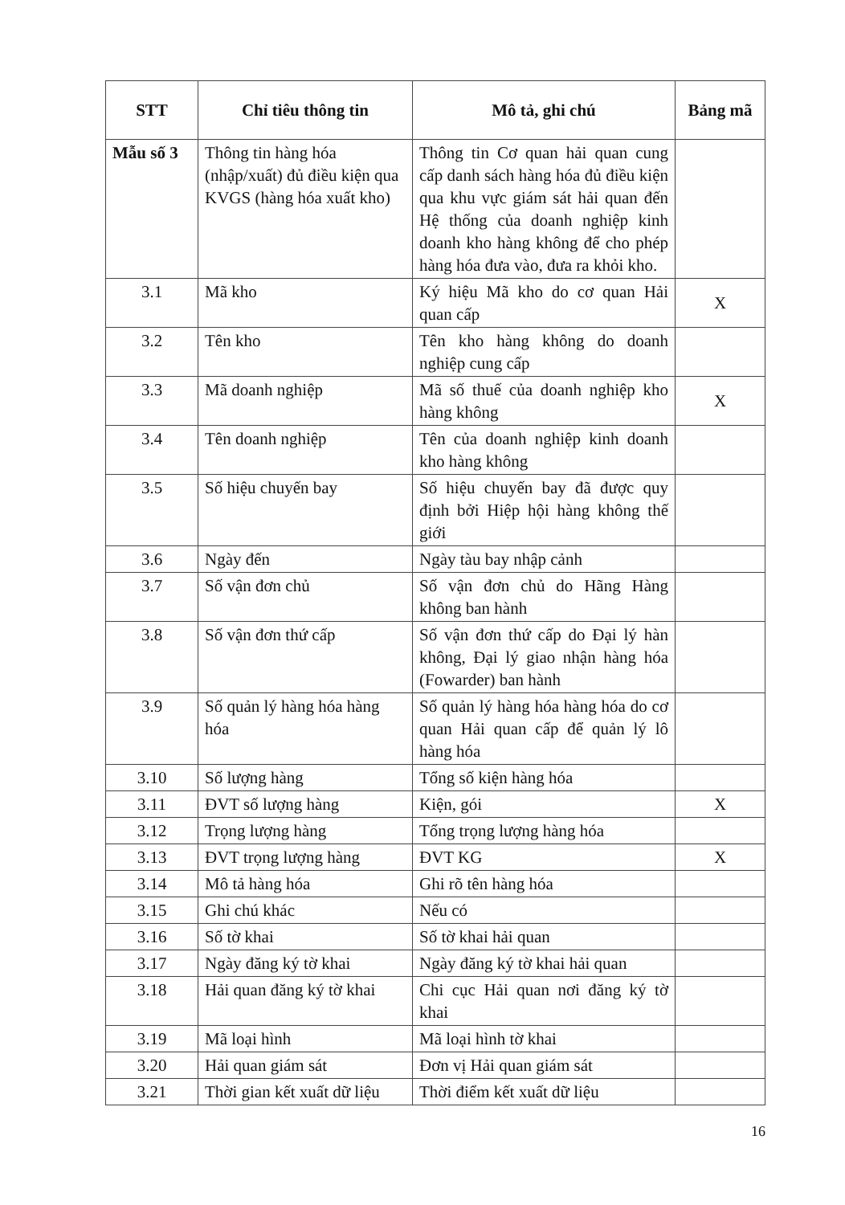| STT | Chỉ tiêu thông tin | Mô tả, ghi chú | Bảng mã |
| --- | --- | --- | --- |
| Mẫu số 3 | Thông tin hàng hóa (nhập/xuất) đủ điều kiện qua KVGS (hàng hóa xuất kho) | Thông tin Cơ quan hải quan cung cấp danh sách hàng hóa đủ điều kiện qua khu vực giám sát hải quan đến Hệ thống của doanh nghiệp kinh doanh kho hàng không để cho phép hàng hóa đưa vào, đưa ra khỏi kho. | |
| 3.1 | Mã kho | Ký hiệu Mã kho do cơ quan Hải quan cấp | X |
| 3.2 | Tên kho | Tên kho hàng không do doanh nghiệp cung cấp | |
| 3.3 | Mã doanh nghiệp | Mã số thuế của doanh nghiệp kho hàng không | X |
| 3.4 | Tên doanh nghiệp | Tên của doanh nghiệp kinh doanh kho hàng không | |
| 3.5 | Số hiệu chuyến bay | Số hiệu chuyến bay đã được quy định bởi Hiệp hội hàng không thế giới | |
| 3.6 | Ngày đến | Ngày tàu bay nhập cảnh | |
| 3.7 | Số vận đơn chủ | Số vận đơn chủ do Hãng Hàng không ban hành | |
| 3.8 | Số vận đơn thứ cấp | Số vận đơn thứ cấp do Đại lý hàn không, Đại lý giao nhận hàng hóa (Fowarder) ban hành | |
| 3.9 | Số quản lý hàng hóa hàng hóa | Số quản lý hàng hóa hàng hóa do cơ quan Hải quan cấp để quản lý lô hàng hóa | |
| 3.10 | Số lượng hàng | Tổng số kiện hàng hóa | |
| 3.11 | ĐVT số lượng hàng | Kiện, gói | X |
| 3.12 | Trọng lượng hàng | Tổng trọng lượng hàng hóa | |
| 3.13 | ĐVT trọng lượng hàng | ĐVT KG | X |
| 3.14 | Mô tả hàng hóa | Ghi rõ tên hàng hóa | |
| 3.15 | Ghi chú khác | Nếu có | |
| 3.16 | Số tờ khai | Số tờ khai hải quan | |
| 3.17 | Ngày đăng ký tờ khai | Ngày đăng ký tờ khai hải quan | |
| 3.18 | Hải quan đăng ký tờ khai | Chi cục Hải quan nơi đăng ký tờ khai | |
| 3.19 | Mã loại hình | Mã loại hình tờ khai | |
| 3.20 | Hải quan giám sát | Đơn vị Hải quan giám sát | |
| 3.21 | Thời gian kết xuất dữ liệu | Thời điểm kết xuất dữ liệu | |
16